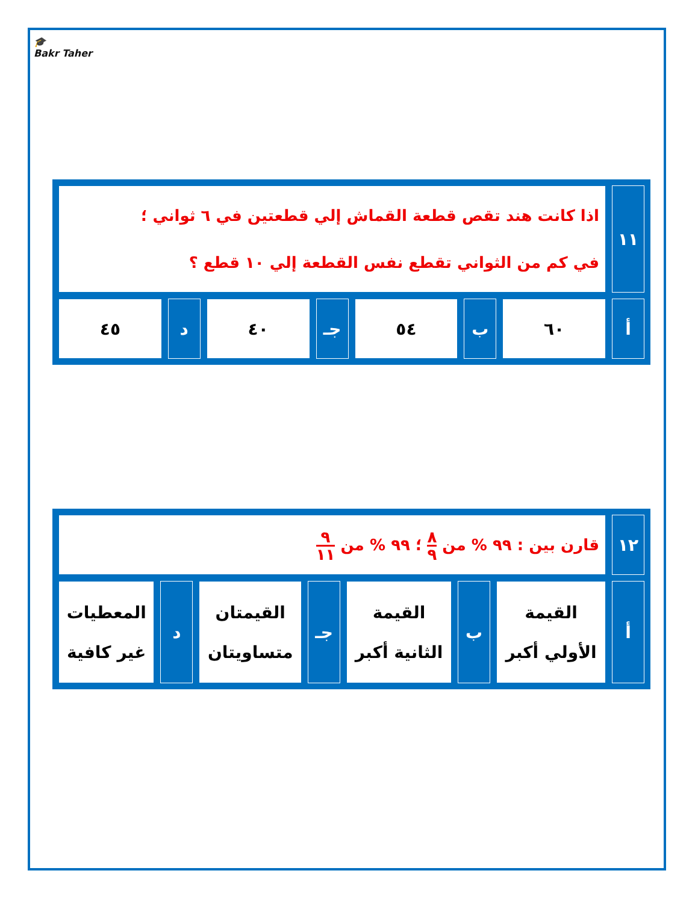🎓
Bakr Taher
| ١١ | اذا كانت هند تقص قطعة القماش إلي قطعتين في ٦ ثواني ؛ في كم من الثواني تقطع نفس القطعة إلي ١٠ قطع ؟ | | | | | | |
| أ | ٦٠ | ب | ٥٤ | جـ | ٤٠ | د | ٤٥ |
| ١٢ | قارن بين : ٩٩ % من ٨ ٩ ؛ ٩٩ % من ٩ ١١ | | | | | | |
| أ | القيمة الأولي أكبر | ب | القيمة الثانية أكبر | جـ | القيمتان متساويتان | د | المعطيات غير كافية |